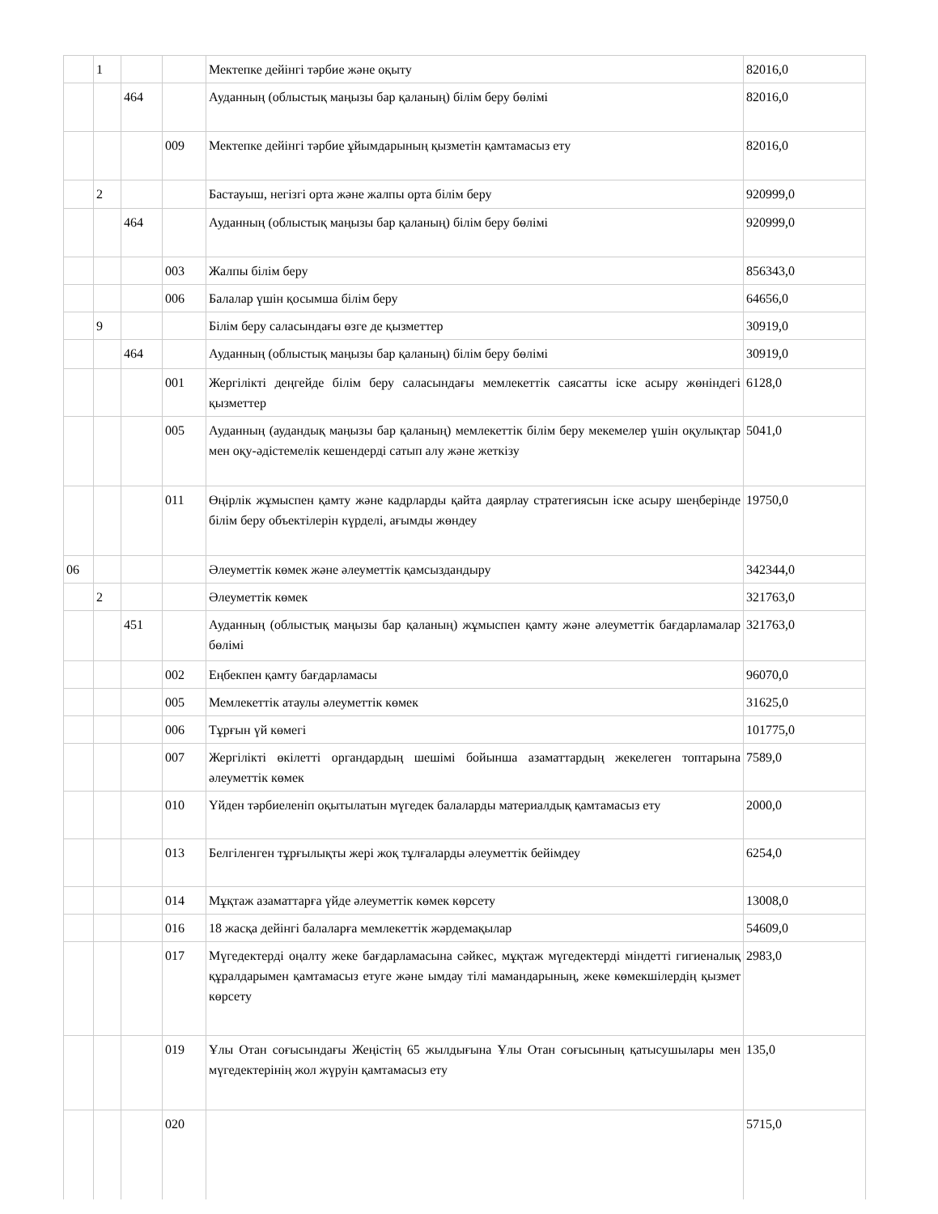| | 1 | | | Мектепке дейінгі тәрбие және оқыту | 82016,0 |
| | | 464 | | Ауданның (облыстық маңызы бар қаланың) білім беру бөлімі | 82016,0 |
| | | | 009 | Мектепке дейінгі тәрбие ұйымдарының қызметін қамтамасыз ету | 82016,0 |
| | 2 | | | Бастауыш, негізгі орта және жалпы орта білім беру | 920999,0 |
| | | 464 | | Ауданның (облыстық маңызы бар қаланың) білім беру бөлімі | 920999,0 |
| | | | 003 | Жалпы білім беру | 856343,0 |
| | | | 006 | Балалар үшін қосымша білім беру | 64656,0 |
| | 9 | | | Білім беру саласындағы өзге де қызметтер | 30919,0 |
| | | 464 | | Ауданның (облыстық маңызы бар қаланың) білім беру бөлімі | 30919,0 |
| | | | 001 | Жергілікті деңгейде білім беру саласындағы мемлекеттік саясатты іске асыру жөніндегі қызметтер | 6128,0 |
| | | | 005 | Ауданның (аудандық маңызы бар қаланың) мемлекеттік білім беру мекемелер үшін оқулықтар мен оқу-әдістемелік кешендерді сатып алу және жеткізу | 5041,0 |
| | | | 011 | Өңірлік жұмыспен қамту және кадрларды қайта даярлау стратегиясын іске асыру шеңберінде білім беру объектілерін күрделі, ағымды жөндеу | 19750,0 |
| 06 | | | | Әлеуметтік көмек және әлеуметтік қамсыздандыру | 342344,0 |
| | 2 | | | Әлеуметтік көмек | 321763,0 |
| | | 451 | | Ауданның (облыстық маңызы бар қаланың) жұмыспен қамту және әлеуметтік бағдарламалар бөлімі | 321763,0 |
| | | | 002 | Еңбекпен қамту бағдарламасы | 96070,0 |
| | | | 005 | Мемлекеттік атаулы әлеуметтік көмек | 31625,0 |
| | | | 006 | Тұрғын үй көмегі | 101775,0 |
| | | | 007 | Жергілікті өкілетті органдардың шешімі бойынша азаматтардың жекелеген топтарына әлеуметтік көмек | 7589,0 |
| | | | 010 | Үйден тәрбиеленіп оқытылатын мүгедек балаларды материалдық қамтамасыз ету | 2000,0 |
| | | | 013 | Белгіленген тұрғылықты жері жоқ тұлғаларды әлеуметтік бейімдеу | 6254,0 |
| | | | 014 | Мұқтаж азаматтарға үйде әлеуметтік көмек көрсету | 13008,0 |
| | | | 016 | 18 жасқа дейінгі балаларға мемлекеттік жәрдемақылар | 54609,0 |
| | | | 017 | Мүгедектерді оңалту жеке бағдарламасына сәйкес, мұқтаж мүгедектерді міндетті гигиеналық құралдарымен қамтамасыз етуге және ымдау тілі мамандарының, жеке көмекшілердің қызмет көрсету | 2983,0 |
| | | | 019 | Ұлы Отан соғысындағы Жеңістің 65 жылдығына Ұлы Отан соғысының қатысушылары мен мүгедектерінің жол жүруін қамтамасыз ету | 135,0 |
| | | | 020 | | 5715,0 |